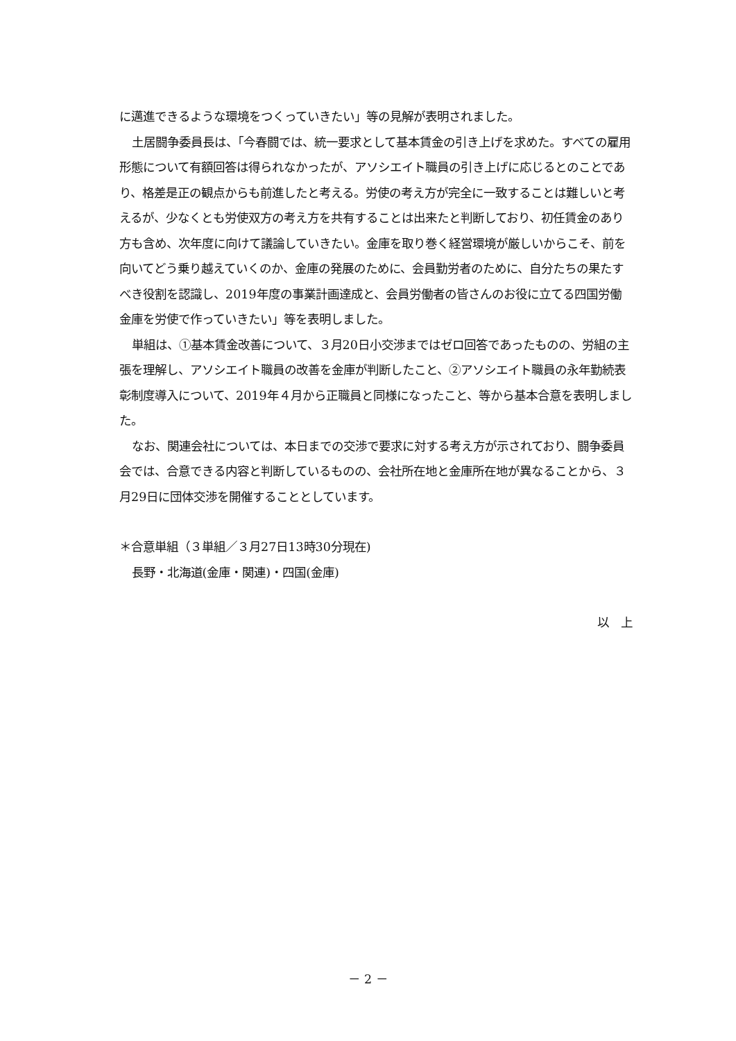に邁進できるような環境をつくっていきたい」等の見解が表明されました。
土居闘争委員長は、「今春闘では、統一要求として基本賃金の引き上げを求めた。すべての雇用形態について有額回答は得られなかったが、アソシエイト職員の引き上げに応じるとのことであり、格差是正の観点からも前進したと考える。労使の考え方が完全に一致することは難しいと考えるが、少なくとも労使双方の考え方を共有することは出来たと判断しており、初任賃金のあり方も含め、次年度に向けて議論していきたい。金庫を取り巻く経営環境が厳しいからこそ、前を向いてどう乗り越えていくのか、金庫の発展のために、会員勤労者のために、自分たちの果たすべき役割を認識し、2019年度の事業計画達成と、会員労働者の皆さんのお役に立てる四国労働金庫を労使で作っていきたい」等を表明しました。
単組は、①基本賃金改善について、３月20日小交渉まではゼロ回答であったものの、労組の主張を理解し、アソシエイト職員の改善を金庫が判断したこと、②アソシエイト職員の永年勤続表彰制度導入について、2019年４月から正職員と同様になったこと、等から基本合意を表明しました。
なお、関連会社については、本日までの交渉で要求に対する考え方が示されており、闘争委員会では、合意できる内容と判断しているものの、会社所在地と金庫所在地が異なることから、３月29日に団体交渉を開催することとしています。
＊合意単組（３単組／３月27日13時30分現在)
長野・北海道(金庫・関連)・四国(金庫)
以　上
－ 2 －